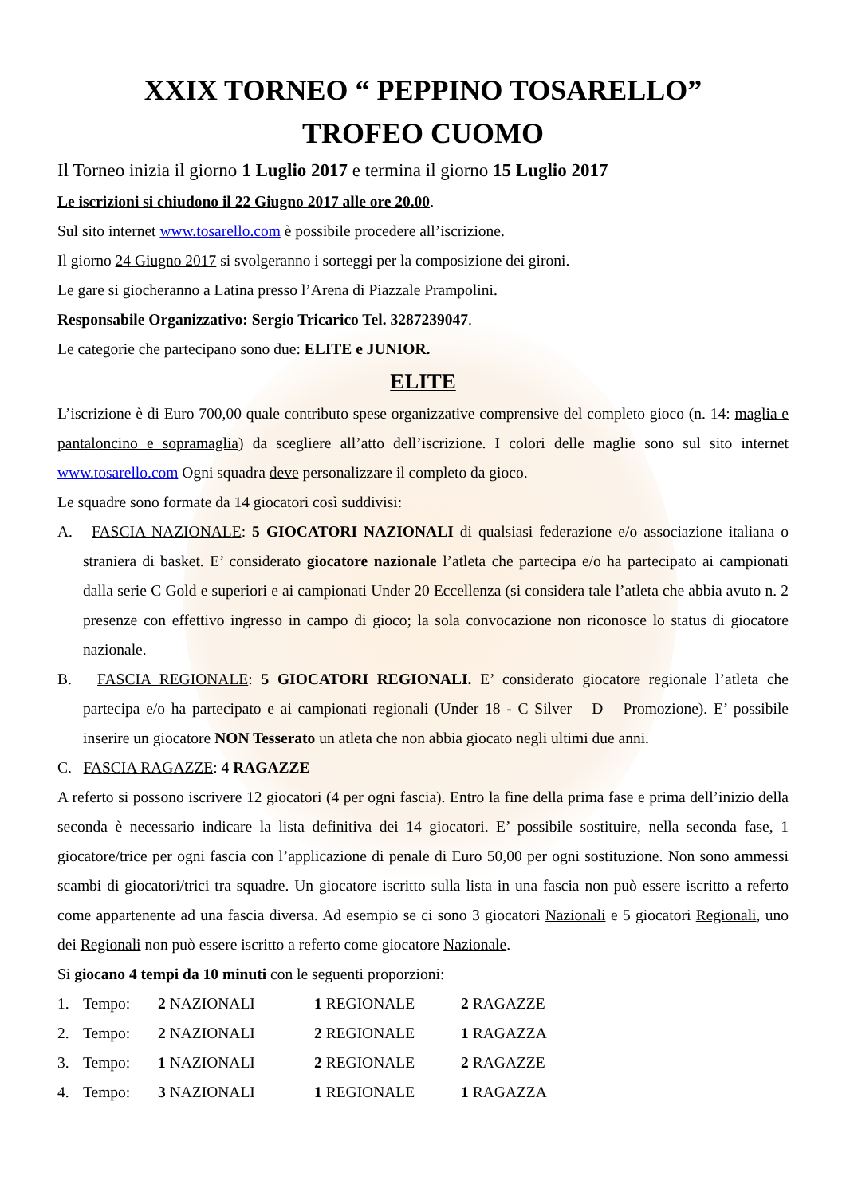XXIX TORNEO “ PEPPINO TOSARELLO”
TROFEO CUOMO
Il Torneo inizia il giorno 1 Luglio 2017 e termina il giorno 15 Luglio 2017
Le iscrizioni si chiudono il 22 Giugno 2017 alle ore 20.00.
Sul sito internet www.tosarello.com è possibile procedere all’iscrizione.
Il giorno 24 Giugno 2017 si svolgeranno i sorteggi per la composizione dei gironi.
Le gare si giocheranno a Latina presso l’Arena di Piazzale Prampolini.
Responsabile Organizzativo: Sergio Tricarico Tel. 3287239047.
Le categorie che partecipano sono due: ELITE e JUNIOR.
ELITE
L’iscrizione è di Euro 700,00 quale contributo spese organizzative comprensive del completo gioco (n. 14: maglia e pantaloncino e sopramaglia) da scegliere all’atto dell’iscrizione. I colori delle maglie sono sul sito internet www.tosarello.com Ogni squadra deve personalizzare il completo da gioco.
Le squadre sono formate da 14 giocatori così suddivisi:
A. FASCIA NAZIONALE: 5 GIOCATORI NAZIONALI di qualsiasi federazione e/o associazione italiana o straniera di basket. E’ considerato giocatore nazionale l’atleta che partecipa e/o ha partecipato ai campionati dalla serie C Gold e superiori e ai campionati Under 20 Eccellenza (si considera tale l’atleta che abbia avuto n. 2 presenze con effettivo ingresso in campo di gioco; la sola convocazione non riconosce lo status di giocatore nazionale.
B. FASCIA REGIONALE: 5 GIOCATORI REGIONALI. E’ considerato giocatore regionale l’atleta che partecipa e/o ha partecipato e ai campionati regionali (Under 18 - C Silver – D – Promozione). E’ possibile inserire un giocatore NON Tesserato un atleta che non abbia giocato negli ultimi due anni.
C. FASCIA RAGAZZE: 4 RAGAZZE
A referto si possono iscrivere 12 giocatori (4 per ogni fascia). Entro la fine della prima fase e prima dell’inizio della seconda è necessario indicare la lista definitiva dei 14 giocatori. E’ possibile sostituire, nella seconda fase, 1 giocatore/trice per ogni fascia con l’applicazione di penale di Euro 50,00 per ogni sostituzione. Non sono ammessi scambi di giocatori/trici tra squadre. Un giocatore iscritto sulla lista in una fascia non può essere iscritto a referto come appartenente ad una fascia diversa. Ad esempio se ci sono 3 giocatori Nazionali e 5 giocatori Regionali, uno dei Regionali non può essere iscritto a referto come giocatore Nazionale.
Si giocano 4 tempi da 10 minuti con le seguenti proporzioni:
| 1. | Tempo: | 2 NAZIONALI | 1 REGIONALE | 2 RAGAZZE |
| 2. | Tempo: | 2 NAZIONALI | 2 REGIONALE | 1 RAGAZZA |
| 3. | Tempo: | 1 NAZIONALI | 2 REGIONALE | 2 RAGAZZE |
| 4. | Tempo: | 3 NAZIONALI | 1 REGIONALE | 1 RAGAZZA |